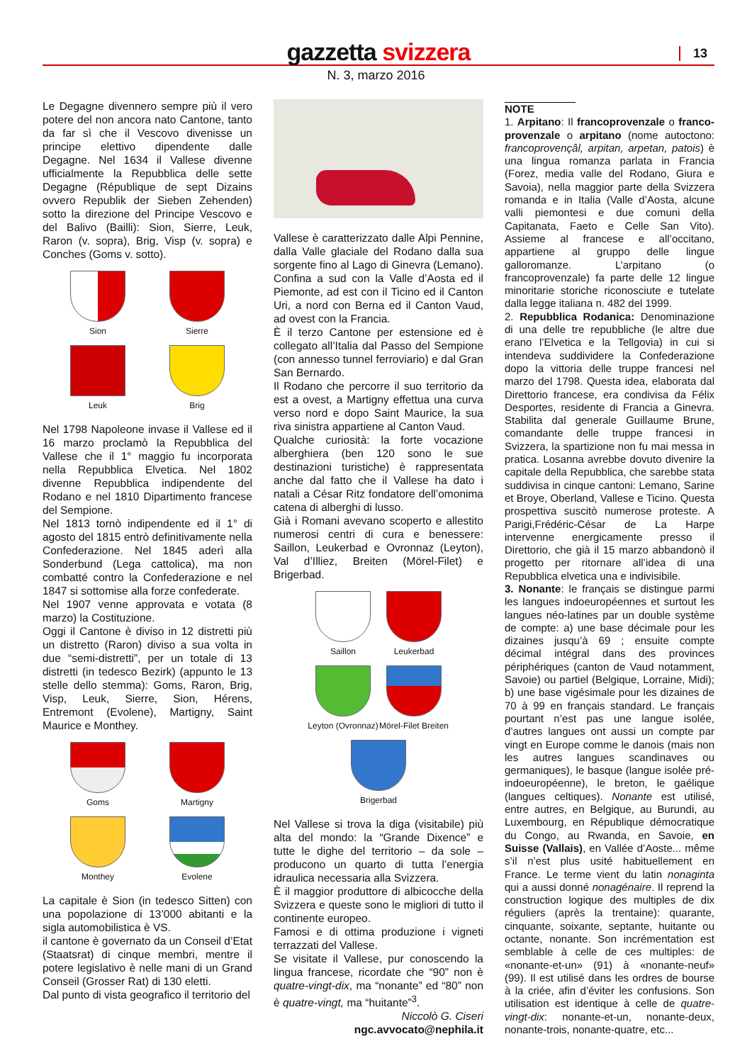gazzetta svizzera
13
N. 3, marzo 2016
Le Degagne divennero sempre più il vero potere del non ancora nato Cantone, tanto da far sì che il Vescovo divenisse un principe elettivo dipendente dalle Degagne. Nel 1634 il Vallese divenne ufficialmente la Repubblica delle sette Degagne (République de sept Dizains ovvero Republik der Sieben Zehenden) sotto la direzione del Principe Vescovo e del Balivo (Bailli): Sion, Sierre, Leuk, Raron (v. sopra), Brig, Visp (v. sopra) e Conches (Goms v. sotto).
Sion
Sierre
Leuk
Brig
Nel 1798 Napoleone invase il Vallese ed il 16 marzo proclamò la Repubblica del Vallese che il 1° maggio fu incorporata nella Repubblica Elvetica. Nel 1802 divenne Repubblica indipendente del Rodano e nel 1810 Dipartimento francese del Sempione.
Nel 1813 tornò indipendente ed il 1° di agosto del 1815 entrò definitivamente nella Confederazione. Nel 1845 aderì alla Sonderbund (Lega cattolica), ma non combatté contro la Confederazione e nel 1847 si sottomise alla forze confederate.
Nel 1907 venne approvata e votata (8 marzo) la Costituzione.
Oggi il Cantone è diviso in 12 distretti più un distretto (Raron) diviso a sua volta in due “semi-distretti”, per un totale di 13 distretti (in tedesco Bezirk) (appunto le 13 stelle dello stemma): Goms, Raron, Brig, Visp, Leuk, Sierre, Sion, Hérens, Entremont (Evolene), Martigny, Saint Maurice e Monthey.
Goms
Martigny
Monthey
Evolene
La capitale è Sion (in tedesco Sitten) con una popolazione di 13’000 abitanti e la sigla automobilistica è VS.
il cantone è governato da un Conseil d’Etat (Staatsrat) di cinque membri, mentre il potere legislativo è nelle mani di un Grand Conseil (Grosser Rat) di 130 eletti.
Dal punto di vista geografico il territorio del
Vallese è caratterizzato dalle Alpi Pennine, dalla Valle glaciale del Rodano dalla sua sorgente fino al Lago di Ginevra (Lemano). Confina a sud con la Valle d’Aosta ed il Piemonte, ad est con il Ticino ed il Canton Uri, a nord con Berna ed il Canton Vaud, ad ovest con la Francia.
È il terzo Cantone per estensione ed è collegato all’Italia dal Passo del Sempione (con annesso tunnel ferroviario) e dal Gran San Bernardo.
Il Rodano che percorre il suo territorio da est a ovest, a Martigny effettua una curva verso nord e dopo Saint Maurice, la sua riva sinistra appartiene al Canton Vaud.
Qualche curiosità: la forte vocazione alberghiera (ben 120 sono le sue destinazioni turistiche) è rappresentata anche dal fatto che il Vallese ha dato i natali a César Ritz fondatore dell’omonima catena di alberghi di lusso.
Già i Romani avevano scoperto e allestito numerosi centri di cura e benessere: Saillon, Leukerbad e Ovronnaz (Leyton), Val d’Illiez, Breiten (Mörel-Filet) e Brigerbad.
Saillon
Leukerbad
Leyton (Ovronnaz)
Mörel-Filet Breiten
Brigerbad
Nel Vallese si trova la diga (visitabile) più alta del mondo: la “Grande Dixence” e tutte le dighe del territorio – da sole – producono un quarto di tutta l’energia idraulica necessaria alla Svizzera.
È il maggior produttore di albicocche della Svizzera e queste sono le migliori di tutto il continente europeo.
Famosi e di ottima produzione i vigneti terrazzati del Vallese.
Se visitate il Vallese, pur conoscendo la lingua francese, ricordate che “90” non è quatre-vingt-dix, ma “nonante” ed “80” non è quatre-vingt, ma “huitante”<sup>3</sup>.
Niccolò G. Ciseri
ngc.avvocato@nephila.it
NOTE
1. Arpitano: Il francoprovenzale o franco-provenzale o arpitano (nome autoctono: francoprovençâl, arpitan, arpetan, patois) è una lingua romanza parlata in Francia (Forez, media valle del Rodano, Giura e Savoia), nella maggior parte della Svizzera romanda e in Italia (Valle d’Aosta, alcune valli piemontesi e due comuni della Capitanata, Faeto e Celle San Vito). Assieme al francese e all’occitano, appartiene al gruppo delle lingue galloromanze. L’arpitano (o francoprovenzale) fa parte delle 12 lingue minoritarie storiche riconosciute e tutelate dalla legge italiana n. 482 del 1999.
2. Repubblica Rodanica: Denominazione di una delle tre repubbliche (le altre due erano l’Elvetica e la Tellgovia) in cui si intendeva suddividere la Confederazione dopo la vittoria delle truppe francesi nel marzo del 1798. Questa idea, elaborata dal Direttorio francese, era condivisa da Félix Desportes, residente di Francia a Ginevra. Stabilita dal generale Guillaume Brune, comandante delle truppe francesi in Svizzera, la spartizione non fu mai messa in pratica. Losanna avrebbe dovuto divenire la capitale della Repubblica, che sarebbe stata suddivisa in cinque cantoni: Lemano, Sarine et Broye, Oberland, Vallese e Ticino. Questa prospettiva suscitò numerose proteste. A Parigi,Frédéric-César de La Harpe intervenne energicamente presso il Direttorio, che già il 15 marzo abbandonò il progetto per ritornare all’idea di una Repubblica elvetica una e indivisibile.
3. Nonante: le français se distingue parmi les langues indoeuropéennes et surtout les langues néo-latines par un double système de compte: a) une base décimale pour les dizaines jusqu’à 69 ; ensuite compte décimal intégral dans des provinces périphériques (canton de Vaud notamment, Savoie) ou partiel (Belgique, Lorraine, Midi); b) une base vigésimale pour les dizaines de 70 à 99 en français standard. Le français pourtant n’est pas une langue isolée, d’autres langues ont aussi un compte par vingt en Europe comme le danois (mais non les autres langues scandinaves ou germaniques), le basque (langue isolée pré-indoeuropéenne), le breton, le gaélique (langues celtiques). Nonante est utilisé, entre autres, en Belgique, au Burundi, au Luxembourg, en République démocratique du Congo, au Rwanda, en Savoie, en Suisse (Vallais), en Vallée d’Aoste... même s’il n’est plus usité habituellement en France. Le terme vient du latin nonaginta qui a aussi donné nonagénaire. Il reprend la construction logique des multiples de dix réguliers (après la trentaine): quarante, cinquante, soixante, septante, huitante ou octante, nonante. Son incrémentation est semblable à celle de ces multiples: de «nonante-et-un» (91) à «nonante-neuf» (99). Il est utilisé dans les ordres de bourse à la criée, afin d’éviter les confusions. Son utilisation est identique à celle de quatre-vingt-dix: nonante-et-un, nonante-deux, nonante-trois, nonante-quatre, etc...